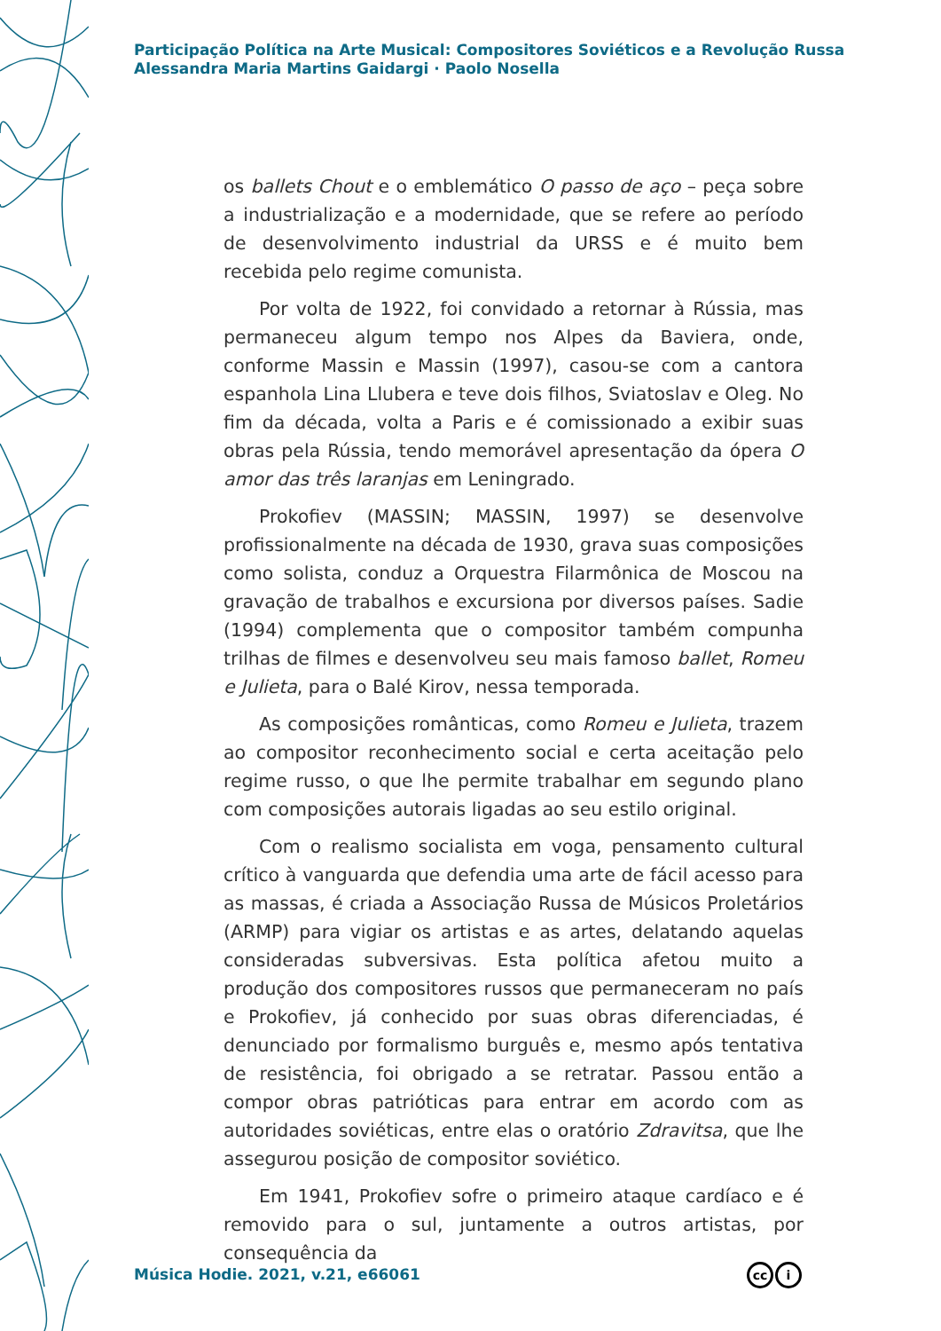Participação Política na Arte Musical: Compositores Soviéticos e a Revolução Russa
Alessandra Maria Martins Gaidargi · Paolo Nosella
os ballets Chout e o emblemático O passo de aço – peça sobre a industrialização e a modernidade, que se refere ao período de desenvolvimento industrial da URSS e é muito bem recebida pelo regime comunista.
Por volta de 1922, foi convidado a retornar à Rússia, mas permaneceu algum tempo nos Alpes da Baviera, onde, conforme Massin e Massin (1997), casou-se com a cantora espanhola Lina Llubera e teve dois filhos, Sviatoslav e Oleg. No fim da década, volta a Paris e é comissionado a exibir suas obras pela Rússia, tendo memorável apresentação da ópera O amor das três laranjas em Leningrado.
Prokofiev (MASSIN; MASSIN, 1997) se desenvolve profissionalmente na década de 1930, grava suas composições como solista, conduz a Orquestra Filarmônica de Moscou na gravação de trabalhos e excursiona por diversos países. Sadie (1994) complementa que o compositor também compunha trilhas de filmes e desenvolveu seu mais famoso ballet, Romeu e Julieta, para o Balé Kirov, nessa temporada.
As composições românticas, como Romeu e Julieta, trazem ao compositor reconhecimento social e certa aceitação pelo regime russo, o que lhe permite trabalhar em segundo plano com composições autorais ligadas ao seu estilo original.
Com o realismo socialista em voga, pensamento cultural crítico à vanguarda que defendia uma arte de fácil acesso para as massas, é criada a Associação Russa de Músicos Proletários (ARMP) para vigiar os artistas e as artes, delatando aquelas consideradas subversivas. Esta política afetou muito a produção dos compositores russos que permaneceram no país e Prokofiev, já conhecido por suas obras diferenciadas, é denunciado por formalismo burguês e, mesmo após tentativa de resistência, foi obrigado a se retratar. Passou então a compor obras patrióticas para entrar em acordo com as autoridades soviéticas, entre elas o oratório Zdravitsa, que lhe assegurou posição de compositor soviético.
Em 1941, Prokofiev sofre o primeiro ataque cardíaco e é removido para o sul, juntamente a outros artistas, por consequência da
Música Hodie. 2021, v.21, e66061
cc i